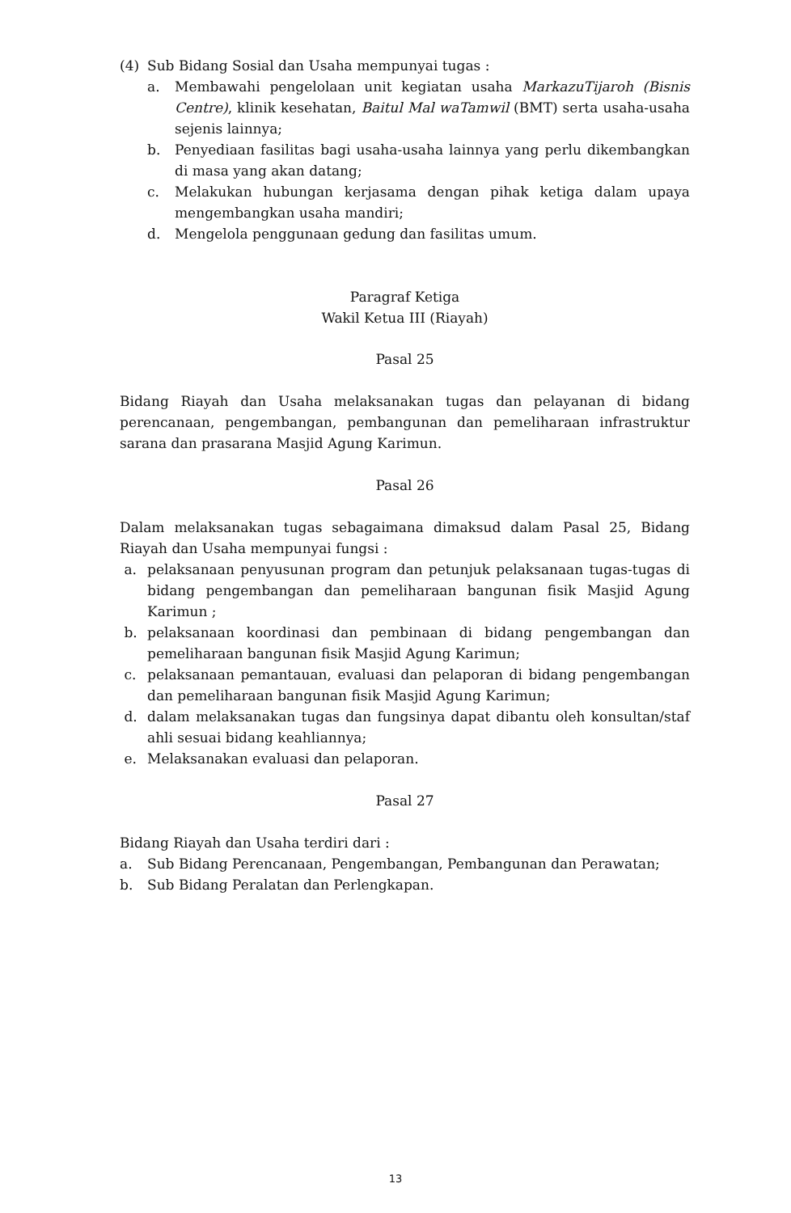(4) Sub Bidang Sosial dan Usaha mempunyai tugas :
a. Membawahi pengelolaan unit kegiatan usaha MarkazuTijaroh (Bisnis Centre), klinik kesehatan, Baitul Mal waTamwil (BMT) serta usaha-usaha sejenis lainnya;
b. Penyediaan fasilitas bagi usaha-usaha lainnya yang perlu dikembangkan di masa yang akan datang;
c. Melakukan hubungan kerjasama dengan pihak ketiga dalam upaya mengembangkan usaha mandiri;
d. Mengelola penggunaan gedung dan fasilitas umum.
Paragraf Ketiga
Wakil Ketua III (Riayah)
Pasal 25
Bidang Riayah dan Usaha melaksanakan tugas dan pelayanan di bidang perencanaan, pengembangan, pembangunan dan pemeliharaan infrastruktur sarana dan prasarana Masjid Agung Karimun.
Pasal 26
Dalam melaksanakan tugas sebagaimana dimaksud dalam Pasal 25, Bidang Riayah dan Usaha mempunyai fungsi :
a. pelaksanaan penyusunan program dan petunjuk pelaksanaan tugas-tugas di bidang pengembangan dan pemeliharaan bangunan fisik Masjid Agung Karimun ;
b. pelaksanaan koordinasi dan pembinaan di bidang pengembangan dan pemeliharaan bangunan fisik Masjid Agung Karimun;
c. pelaksanaan pemantauan, evaluasi dan pelaporan di bidang pengembangan dan pemeliharaan bangunan fisik Masjid Agung Karimun;
d. dalam melaksanakan tugas dan fungsinya dapat dibantu oleh konsultan/staf ahli sesuai bidang keahliannya;
e. Melaksanakan evaluasi dan pelaporan.
Pasal 27
Bidang Riayah dan Usaha terdiri dari :
a. Sub Bidang Perencanaan, Pengembangan, Pembangunan dan Perawatan;
b. Sub Bidang Peralatan dan Perlengkapan.
13